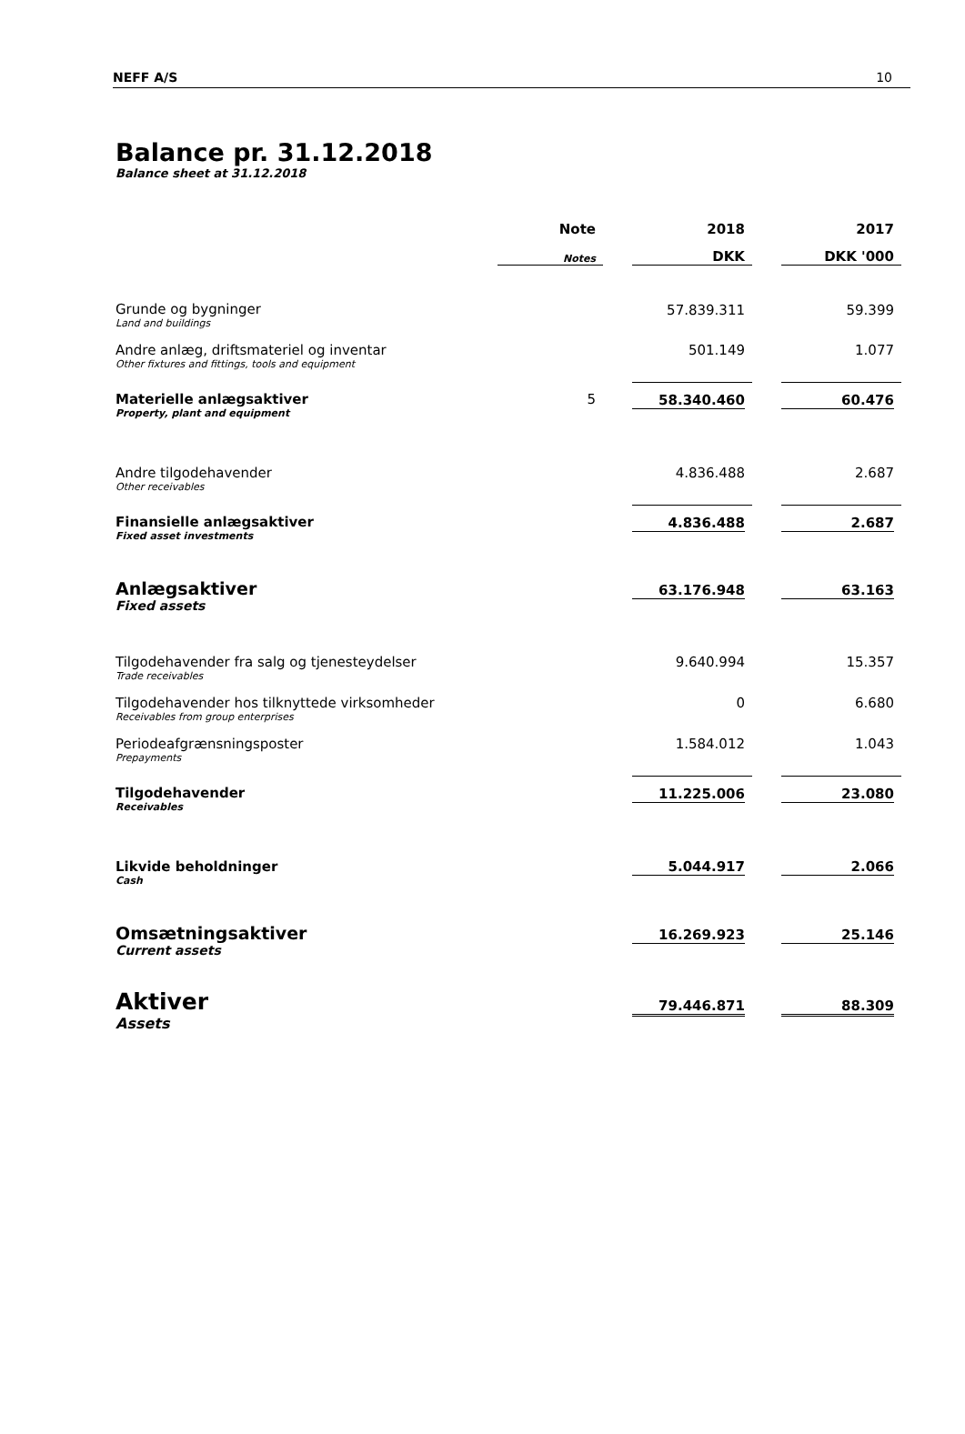NEFF A/S 10
Balance pr. 31.12.2018
Balance sheet at 31.12.2018
| | Note | | 2018 | | 2017 |
| | Notes | | DKK | | DKK '000 |
| Grunde og bygninger Land and buildings | | | 57.839.311 | | 59.399 |
| Andre anlæg, driftsmateriel og inventar Other fixtures and fittings, tools and equipment | | | 501.149 | | 1.077 |
| Materielle anlægsaktiver Property, plant and equipment | 5 | | 58.340.460 | | 60.476 |
| Andre tilgodehavender Other receivables | | | 4.836.488 | | 2.687 |
| Finansielle anlægsaktiver Fixed asset investments | | | 4.836.488 | | 2.687 |
| Anlægsaktiver Fixed assets | | | 63.176.948 | | 63.163 |
| Tilgodehavender fra salg og tjenesteydelser Trade receivables | | | 9.640.994 | | 15.357 |
| Tilgodehavender hos tilknyttede virksomheder Receivables from group enterprises | | | 0 | | 6.680 |
| Periodeafgrænsningsposter Prepayments | | | 1.584.012 | | 1.043 |
| Tilgodehavender Receivables | | | 11.225.006 | | 23.080 |
| Likvide beholdninger Cash | | | 5.044.917 | | 2.066 |
| Omsætningsaktiver Current assets | | | 16.269.923 | | 25.146 |
| Aktiver Assets | | | 79.446.871 | | 88.309 |